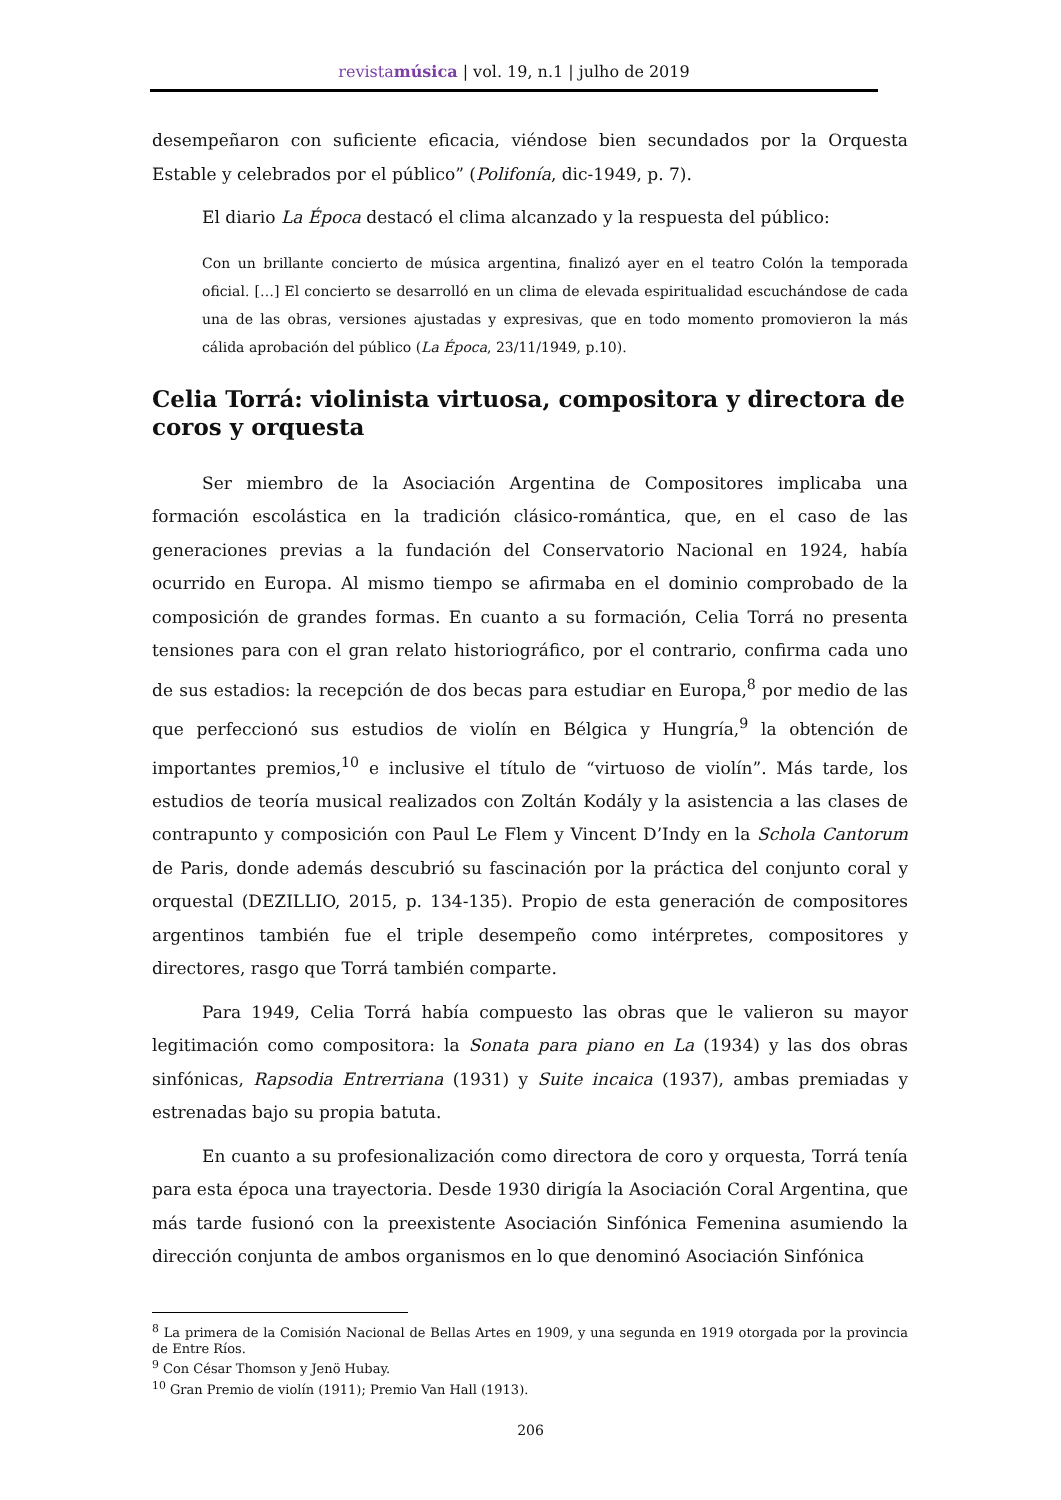revistamúsica | vol. 19, n.1 | julho de 2019
desempeñaron con suficiente eficacia, viéndose bien secundados por la Orquesta Estable y celebrados por el público” (Polifonía, dic-1949, p. 7).
El diario La Época destacó el clima alcanzado y la respuesta del público:
Con un brillante concierto de música argentina, finalizó ayer en el teatro Colón la temporada oficial. […] El concierto se desarrolló en un clima de elevada espiritualidad escuchándose de cada una de las obras, versiones ajustadas y expresivas, que en todo momento promovieron la más cálida aprobación del público (La Época, 23/11/1949, p.10).
Celia Torrá: violinista virtuosa, compositora y directora de coros y orquesta
Ser miembro de la Asociación Argentina de Compositores implicaba una formación escolástica en la tradición clásico-romántica, que, en el caso de las generaciones previas a la fundación del Conservatorio Nacional en 1924, había ocurrido en Europa. Al mismo tiempo se afirmaba en el dominio comprobado de la composición de grandes formas. En cuanto a su formación, Celia Torrá no presenta tensiones para con el gran relato historiográfico, por el contrario, confirma cada uno de sus estadios: la recepción de dos becas para estudiar en Europa,<sup>8</sup> por medio de las que perfeccionó sus estudios de violín en Bélgica y Hungría,<sup>9</sup> la obtención de importantes premios,<sup>10</sup> e inclusive el título de “virtuoso de violín”. Más tarde, los estudios de teoría musical realizados con Zoltán Kodály y la asistencia a las clases de contrapunto y composición con Paul Le Flem y Vincent D’Indy en la Schola Cantorum de Paris, donde además descubrió su fascinación por la práctica del conjunto coral y orquestal (DEZILLIO, 2015, p. 134-135). Propio de esta generación de compositores argentinos también fue el triple desempeño como intérpretes, compositores y directores, rasgo que Torrá también comparte.
Para 1949, Celia Torrá había compuesto las obras que le valieron su mayor legitimación como compositora: la Sonata para piano en La (1934) y las dos obras sinfónicas, Rapsodia Entrerriana (1931) y Suite incaica (1937), ambas premiadas y estrenadas bajo su propia batuta.
En cuanto a su profesionalización como directora de coro y orquesta, Torrá tenía para esta época una trayectoria. Desde 1930 dirigía la Asociación Coral Argentina, que más tarde fusionó con la preexistente Asociación Sinfónica Femenina asumiendo la dirección conjunta de ambos organismos en lo que denominó Asociación Sinfónica
<sup>8</sup> La primera de la Comisión Nacional de Bellas Artes en 1909, y una segunda en 1919 otorgada por la provincia de Entre Ríos.
<sup>9</sup> Con César Thomson y Jenö Hubay.
<sup>10</sup> Gran Premio de violín (1911); Premio Van Hall (1913).
206